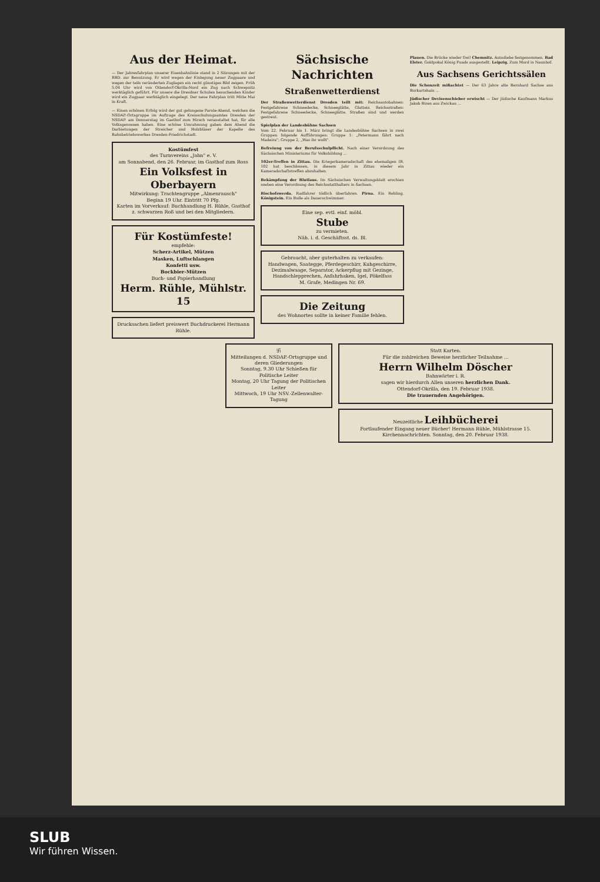Aus der Heimat.
— Der Jahresfahrplan unserer Eisenbahnlinie stand in 2 Sitzungen mit der RBD. zur Benutzung. Er wird wegen der Einlegung neuer Zugpaare und wegen der teils veränderten Zuglagen ein recht günstiges Bild zeigen. Früh 5.04 Uhr wird von Ottendorf-Okrilla-Nord ein Zug nach Schwepnitz werktäglich geführt. Für unsere die Dresdner Schulen besuchenden Kinder wird ein Zugpaar werktäglich eingelegt. Der neue Fahrplan tritt Mitte Mai in Kraft.
— Einen schönen Erfolg wird der gut gelungene Parole-Abend, welchen die NSDAP.-Ortsgruppe im Auftrage des Kreisschulungsamtes Dresden der NSDAP. am Donnerstag im Gasthof zum Hirsch veranstaltet hat, für alle Volksgenossen haben. Eine schöne Umrahmung gaben dem Abend die Darbietungen der Streicher und Holzbläser der Kapelle des Bahnbetriebswerkes Dresden-Friedrichstadt.
Kostümfest
des Turnvereins „Jahn" e. V.
am Sonnabend, den 26. Februar, im Gasthof zum Ross
Ein Volksfest in Oberbayern
Mitwirkung: Trachtengruppe „Almenrausch"
Beginn 19 Uhr. Eintritt 70 Pfg.
Karten im Vorverkauf: Buchhandlung H. Rühle, Gasthof z. schwarzen Roß und bei den Mitgliedern.
Für Kostümfeste!
empfehle:
Scherz-Artikel, Mützen
Masken, Luftschlangen
Konfetti usw.
Bockbier-Mützen
Buch- und Papierhandlung
Herm. Rühle, Mühlstr. 15
Drucksachen liefert preiswert Buchdruckerei Hermann Rühle.
Sächsische Nachrichten
Straßenwetterdienst
Der Straßenwetterdienst Dresden teilt mit: Reichsautobahnen: Festgefahrene Schneedecke, Schneeglätte, Glatteis. Reichsstraßen: Festgefahrene Schneedecke, Schneeglätte. Straßen sind und werden gestreut.
Spielplan der Landesbühne Sachsen
Vom 22. Februar bis 1. März bringt die Landesbühne Sachsen in zwei Gruppen folgende Aufführungen: Gruppe 1: „Petermann fährt nach Madeira"; Gruppe 2, „Was ihr wollt".
Befreiung von der Berufsschulpflicht. Nach einer Verordnung des Sächsischen Ministeriums für Volksbildung ...
102er-Treffen in Zittau. Die Kriegerkameradschaft des ehemaligen IR. 102 hat beschlossen, in diesem Jahr in Zittau wieder ein Kameradschaftstreffen abzuhalten.
Bekämpfung der Blutlaus. Im Sächsischen Verwaltungsblatt erschien soeben eine Verordnung des Reichsstatthalters in Sachsen.
Bischofswerda. Radfahrer tödlich überfahren. Pirna. Ein Rohling. Königstein. Ein Bulle als Dauerschwimmer.
Eine sep. evtl. einf. möbl.
Stube
zu vermieten.
Näh. i. d. Geschäftsst. ds. Bl.
Gebraucht, aber guterhalten zu verkaufen: Handwagen, Saategge, Pferdegeschirr, Kuhgeschirre, Dezimalwaage, Separator, Ackerpflug mit Gezinge, Handschlepprechen, Anfahrhaken, Igel, Pökelfass
M. Grafe, Medingen Nr. 69.
Die Zeitung
des Wohnortes sollte in keiner Familie fehlen.
Plauen. Die Brücke wieder frei! Chemnitz. Autodiebe festgenommen. Bad Elster. Goldpokal König Fuads ausgestellt. Leipzig. Zum Mord in Naunhof.
Aus Sachsens Gerichtssälen
Die Schonzeit mißachtet — Der 63 Jahre alte Bernhard Sachse aus Burkartshain ...
Jüdischer Devisenschieber erwischt — Der jüdische Kaufmann Markus Jakob Biren aus Zwickau ...
卐
Mitteilungen d. NSDAP.-Ortsgruppe und deren Gliederungen
Sonntag, 9.30 Uhr Schießen für Politische Leiter
Montag, 20 Uhr Tagung der Politischen Leiter
Mittwoch, 19 Uhr NSV.-Zellenwalter-Tagung
Statt Karten.
Für die zahlreichen Beweise herzlicher Teilnahme ...
Herrn Wilhelm Döscher
Bahnwärter i. R.
sagen wir hierdurch Allen unseren herzlichen Dank.
Ottendorf-Okrilla, den 19. Februar 1938.
Die trauernden Angehörigen.
Neuzeitliche Leihbücherei
Fortlaufender Eingang neuer Bücher! Hermann Rühle, Mühlstrasse 15.
Kirchennachrichten. Sonntag, den 20. Februar 1938.
SLUB
Wir führen Wissen.